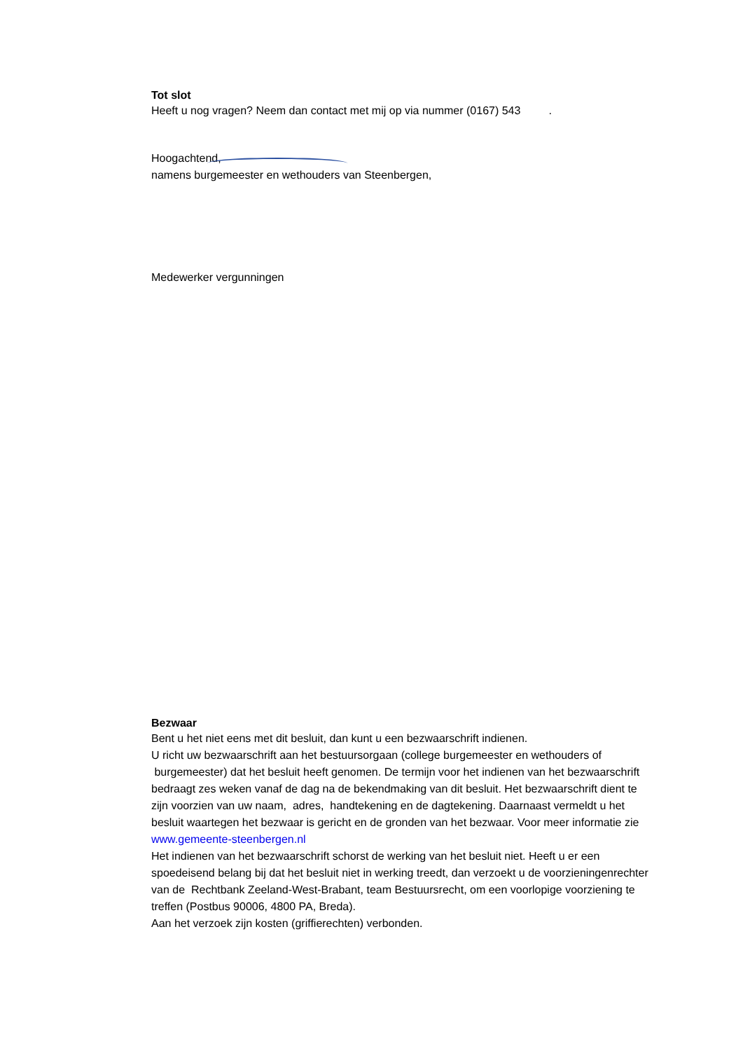Tot slot
Heeft u nog vragen? Neem dan contact met mij op via nummer (0167) 543 .
Hoogachtend,
namens burgemeester en wethouders van Steenbergen,
Medewerker vergunningen
Bezwaar
Bent u het niet eens met dit besluit, dan kunt u een bezwaarschrift indienen.
U richt uw bezwaarschrift aan het bestuursorgaan (college burgemeester en wethouders of burgemeester) dat het besluit heeft genomen. De termijn voor het indienen van het bezwaarschrift bedraagt zes weken vanaf de dag na de bekendmaking van dit besluit. Het bezwaarschrift dient te zijn voorzien van uw naam, adres, handtekening en de dagtekening. Daarnaast vermeldt u het besluit waartegen het bezwaar is gericht en de gronden van het bezwaar. Voor meer informatie zie www.gemeente-steenbergen.nl
Het indienen van het bezwaarschrift schorst de werking van het besluit niet. Heeft u er een spoedeisend belang bij dat het besluit niet in werking treedt, dan verzoekt u de voorzieningenrechter van de Rechtbank Zeeland-West-Brabant, team Bestuursrecht, om een voorlopige voorziening te treffen (Postbus 90006, 4800 PA, Breda).
Aan het verzoek zijn kosten (griffierechten) verbonden.